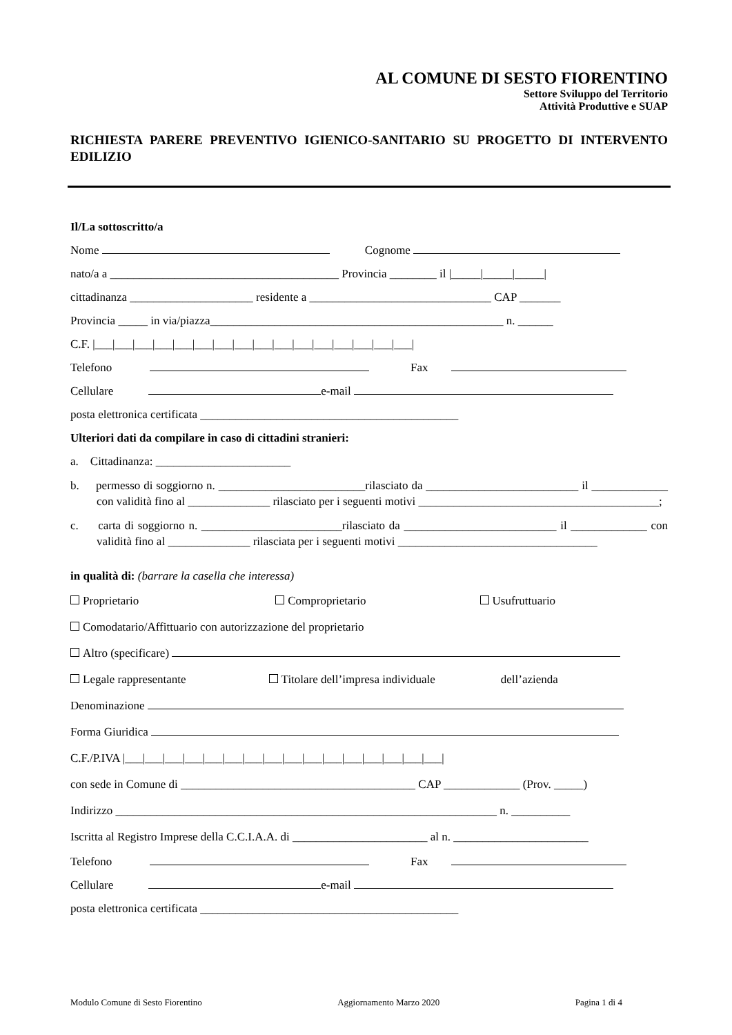AL COMUNE DI SESTO FIORENTINO
Settore Sviluppo del Territorio
Attività Produttive e SUAP
RICHIESTA PARERE PREVENTIVO IGIENICO-SANITARIO SU PROGETTO DI INTERVENTO EDILIZIO
Il/La sottoscritto/a
Nome Cognome
nato/a a _______________________________________ Provincia ________ il |_____|_____|_____|
cittadinanza _____________________ residente a _______________________________ CAP _______
Provincia _____ in via/piazza__________________________________________________ n. ______
C.F. |___|___|___|___|___|___|___|___|___|___|___|___|___|___|___|___|
Telefono Fax
Cellulare e-mail
posta elettronica certificata ____________________________________________
Ulteriori dati da compilare in caso di cittadini stranieri:
a. Cittadinanza: _______________________
b. permesso di soggiorno n. _________________________rilasciato da __________________________ il _____________ con validità fino al ______________ rilasciato per i seguenti motivi _________________________________________;
c. carta di soggiorno n. ________________________rilasciato da __________________________ il _____________ con validità fino al ______________ rilasciata per i seguenti motivi __________________________________
in qualità di: (barrare la casella che interessa)
Proprietario Comproprietario Usufruttuario
Comodatario/Affittuario con autorizzazione del proprietario
Altro (specificare)
Legale rappresentante Titolare dell’impresa individuale dell’azienda
Denominazione
Forma Giuridica
C.F./P.IVA |___|___|___|___|___|___|___|___|___|___|___|___|___|___|___|___|
con sede in Comune di ________________________________________ CAP _____________ (Prov. _____)
Indirizzo _________________________________________________________________ n. __________
Iscritta al Registro Imprese della C.C.I.A.A. di _______________________ al n. _______________________
Telefono Fax
Cellulare e-mail
posta elettronica certificata ____________________________________________
Modulo Comune di Sesto Fiorentino Aggiornamento Marzo 2020 Pagina 1 di 4